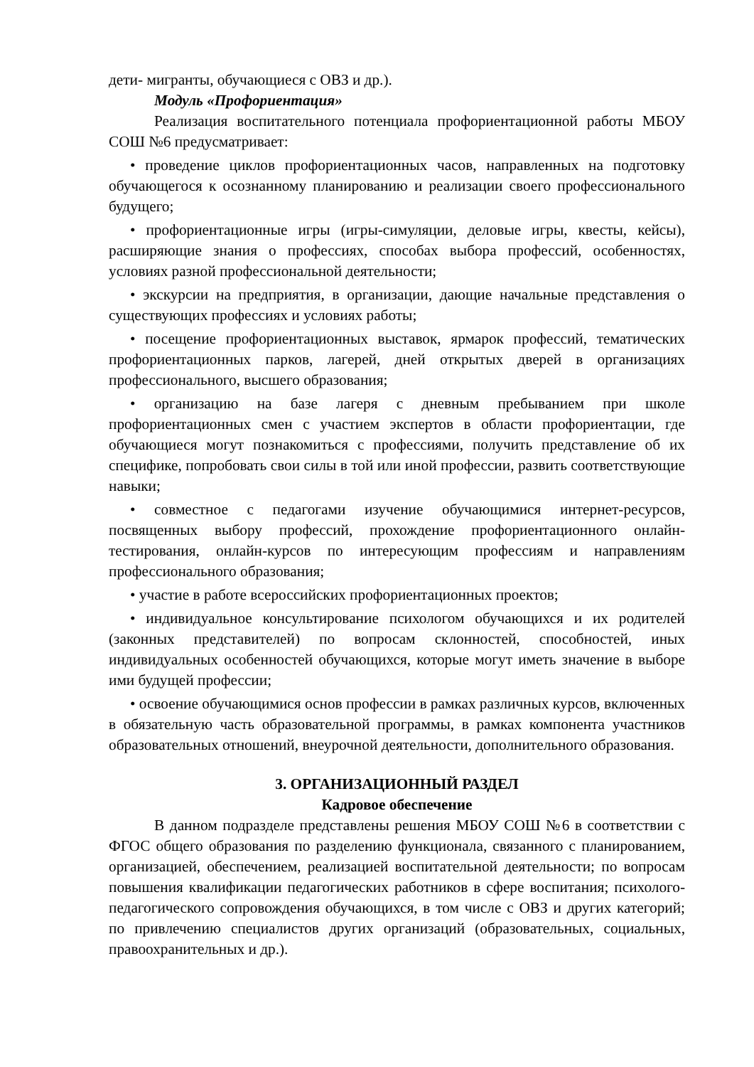дети- мигранты, обучающиеся с ОВЗ и др.).
Модуль «Профориентация»
Реализация воспитательного потенциала профориентационной работы МБОУ СОШ №6 предусматривает:
• проведение циклов профориентационных часов, направленных на подготовку обучающегося к осознанному планированию и реализации своего профессионального будущего;
• профориентационные игры (игры-симуляции, деловые игры, квесты, кейсы), расширяющие знания о профессиях, способах выбора профессий, особенностях, условиях разной профессиональной деятельности;
• экскурсии на предприятия, в организации, дающие начальные представления о существующих профессиях и условиях работы;
• посещение профориентационных выставок, ярмарок профессий, тематических профориентационных парков, лагерей, дней открытых дверей в организациях профессионального, высшего образования;
• организацию на базе лагеря с дневным пребыванием при школе профориентационных смен с участием экспертов в области профориентации, где обучающиеся могут познакомиться с профессиями, получить представление об их специфике, попробовать свои силы в той или иной профессии, развить соответствующие навыки;
• совместное с педагогами изучение обучающимися интернет-ресурсов, посвященных выбору профессий, прохождение профориентационного онлайн-тестирования, онлайн-курсов по интересующим профессиям и направлениям профессионального образования;
• участие в работе всероссийских профориентационных проектов;
• индивидуальное консультирование психологом обучающихся и их родителей (законных представителей) по вопросам склонностей, способностей, иных индивидуальных особенностей обучающихся, которые могут иметь значение в выборе ими будущей профессии;
• освоение обучающимися основ профессии в рамках различных курсов, включенных в обязательную часть образовательной программы, в рамках компонента участников образовательных отношений, внеурочной деятельности, дополнительного образования.
3. ОРГАНИЗАЦИОННЫЙ РАЗДЕЛ
Кадровое обеспечение
В данном подразделе представлены решения МБОУ СОШ №6 в соответствии с ФГОС общего образования по разделению функционала, связанного с планированием, организацией, обеспечением, реализацией воспитательной деятельности; по вопросам повышения квалификации педагогических работников в сфере воспитания; психолого-педагогического сопровождения обучающихся, в том числе с ОВЗ и других категорий; по привлечению специалистов других организаций (образовательных, социальных, правоохранительных и др.).